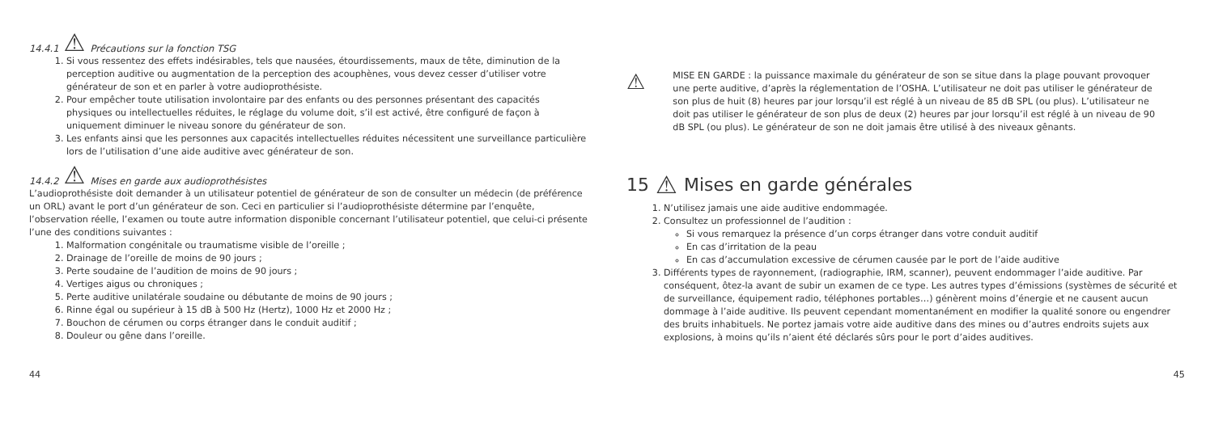14.4.1 ⚠ Précautions sur la fonction TSG
1. Si vous ressentez des effets indésirables, tels que nausées, étourdissements, maux de tête, diminution de la perception auditive ou augmentation de la perception des acouphènes, vous devez cesser d’utiliser votre générateur de son et en parler à votre audioprothésiste.
2. Pour empêcher toute utilisation involontaire par des enfants ou des personnes présentant des capacités physiques ou intellectuelles réduites, le réglage du volume doit, s’il est activé, être configuré de façon à uniquement diminuer le niveau sonore du générateur de son.
3. Les enfants ainsi que les personnes aux capacités intellectuelles réduites nécessitent une surveillance particulière lors de l’utilisation d’une aide auditive avec générateur de son.
14.4.2 ⚠ Mises en garde aux audioprothésistes
L’audioprothésiste doit demander à un utilisateur potentiel de générateur de son de consulter un médecin (de préférence un ORL) avant le port d’un générateur de son. Ceci en particulier si l’audioprothésiste détermine par l’enquête, l’observation réelle, l’examen ou toute autre information disponible concernant l’utilisateur potentiel, que celui-ci présente l’une des conditions suivantes :
1. Malformation congénitale ou traumatisme visible de l’oreille ;
2. Drainage de l’oreille de moins de 90 jours ;
3. Perte soudaine de l’audition de moins de 90 jours ;
4. Vertiges aigus ou chroniques ;
5. Perte auditive unilatérale soudaine ou débutante de moins de 90 jours ;
6. Rinne égal ou supérieur à 15 dB à 500 Hz (Hertz), 1000 Hz et 2000 Hz ;
7. Bouchon de cérumen ou corps étranger dans le conduit auditif ;
8. Douleur ou gêne dans l’oreille.
44
⚠
MISE EN GARDE : la puissance maximale du générateur de son se situe dans la plage pouvant provoquer une perte auditive, d’après la réglementation de l’OSHA. L’utilisateur ne doit pas utiliser le générateur de son plus de huit (8) heures par jour lorsqu’il est réglé à un niveau de 85 dB SPL (ou plus). L’utilisateur ne doit pas utiliser le générateur de son plus de deux (2) heures par jour lorsqu’il est réglé à un niveau de 90 dB SPL (ou plus). Le générateur de son ne doit jamais être utilisé à des niveaux gênants.
15 ⚠ Mises en garde générales
1. N’utilisez jamais une aide auditive endommagée.
2. Consultez un professionnel de l’audition :
Si vous remarquez la présence d’un corps étranger dans votre conduit auditif
En cas d’irritation de la peau
En cas d’accumulation excessive de cérumen causée par le port de l’aide auditive
3. Différents types de rayonnement, (radiographie, IRM, scanner), peuvent endommager l’aide auditive. Par conséquent, ôtez-la avant de subir un examen de ce type. Les autres types d’émissions (systèmes de sécurité et de surveillance, équipement radio, téléphones portables…) génèrent moins d’énergie et ne causent aucun dommage à l’aide auditive. Ils peuvent cependant momentanément en modifier la qualité sonore ou engendrer des bruits inhabituels. Ne portez jamais votre aide auditive dans des mines ou d’autres endroits sujets aux explosions, à moins qu’ils n’aient été déclarés sûrs pour le port d’aides auditives.
45